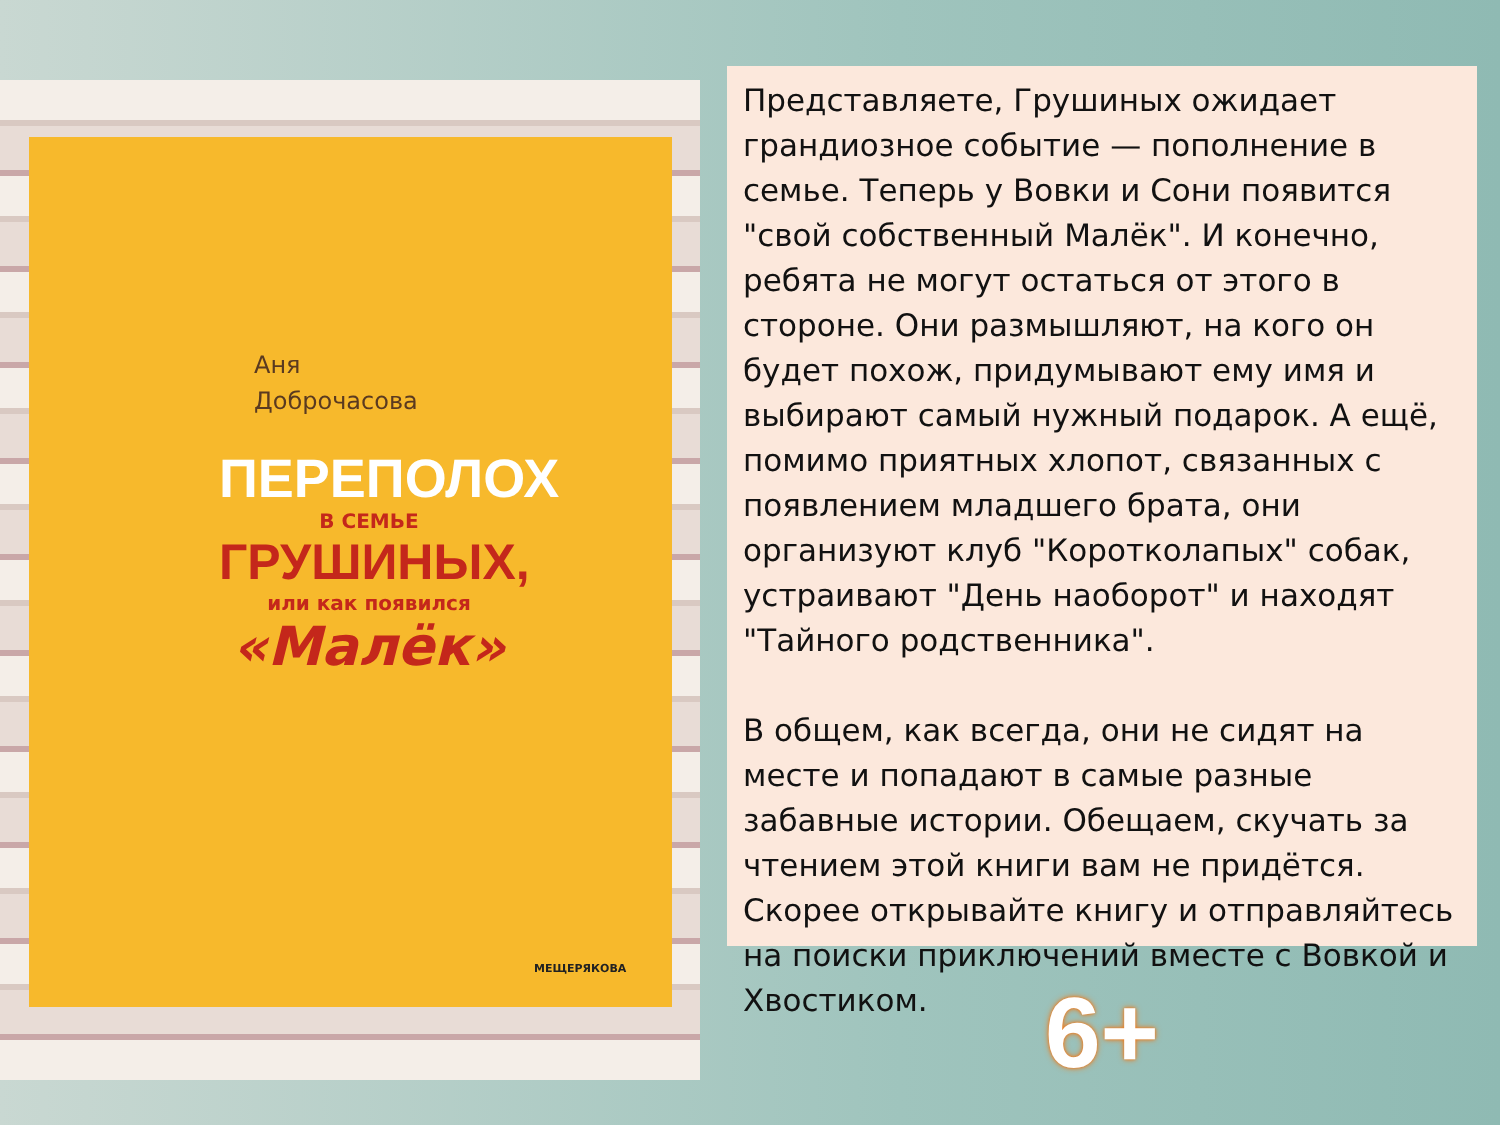Аня
Доброчасова
ПЕРЕПОЛОХ
В СЕМЬЕ
ГРУШИНЫХ,
или как появился
«Малёк»
МЕЩЕРЯКОВА
Представляете, Грушиных ожидает грандиозное событие — пополнение в семье. Теперь у Вовки и Сони появится "свой собственный Малёк". И конечно, ребята не могут остаться от этого в стороне. Они размышляют, на кого он будет похож, придумывают ему имя и выбирают самый нужный подарок. А ещё, помимо приятных хлопот, связанных с появлением младшего брата, они организуют клуб "Коротколапых" собак, устраивают "День наоборот" и находят "Тайного родственника".
В общем, как всегда, они не сидят на месте и попадают в самые разные забавные истории. Обещаем, скучать за чтением этой книги вам не придётся. Скорее открывайте книгу и отправляйтесь на поиски приключений вместе с Вовкой и Хвостиком.
6+